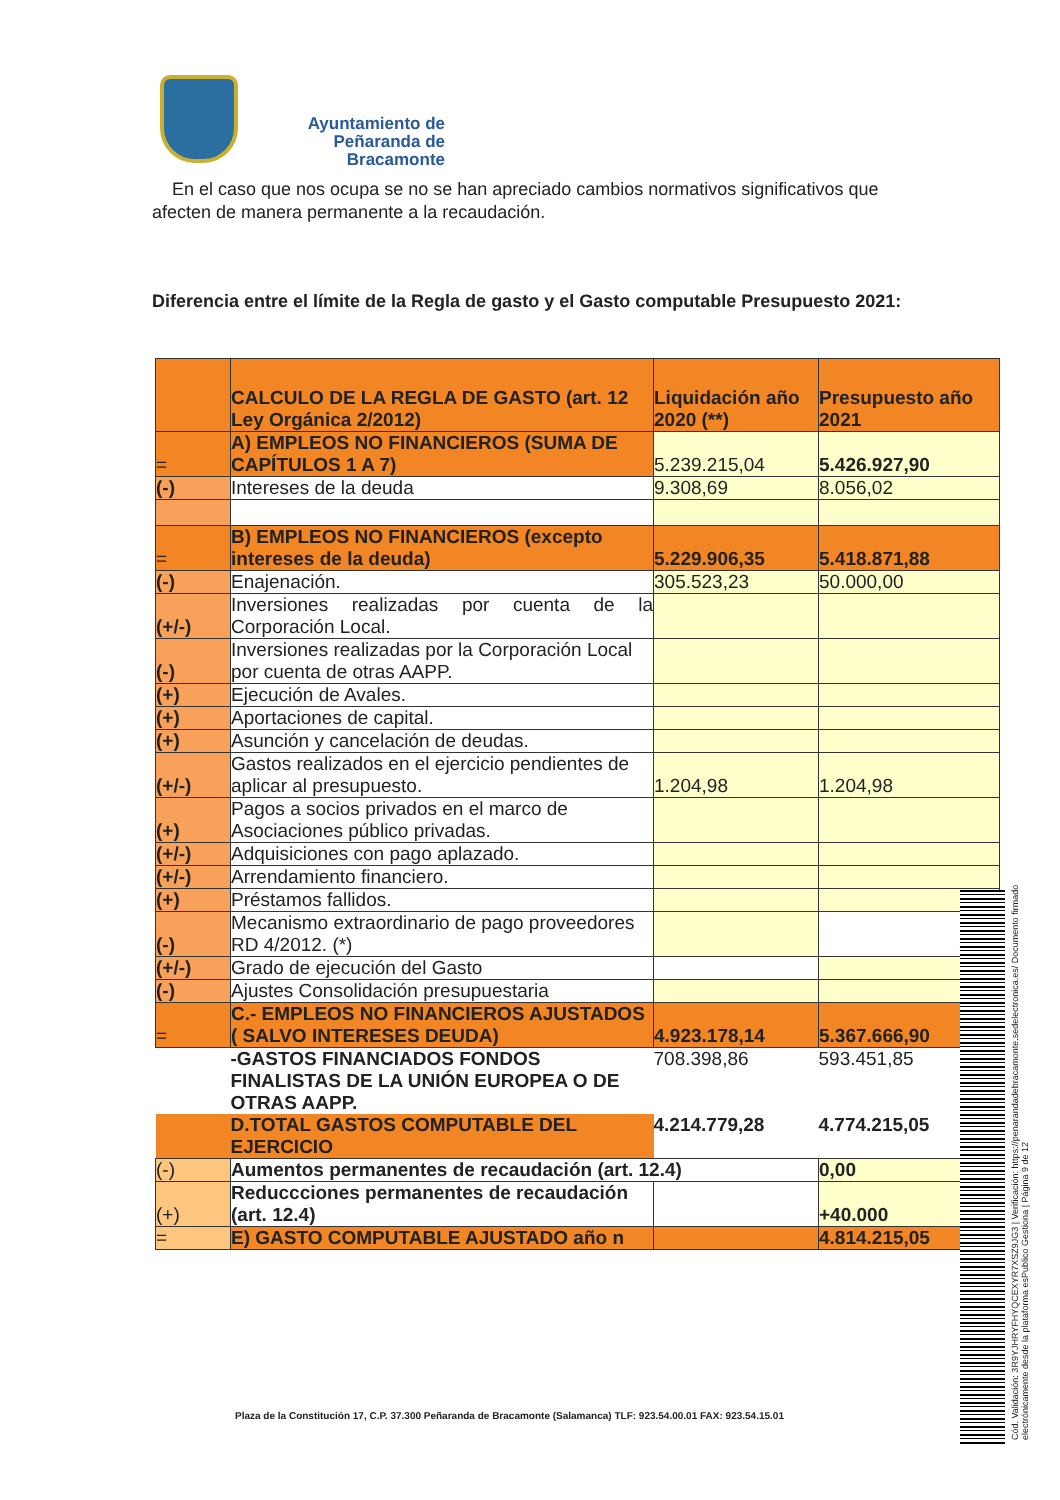Ayuntamiento de
Peñaranda de Bracamonte
En el caso que nos ocupa se no se han apreciado cambios normativos significativos que afecten de manera permanente a la recaudación.
Diferencia entre el límite de la Regla de gasto y el Gasto computable Presupuesto 2021:
| | CALCULO DE LA REGLA DE GASTO (art. 12 Ley Orgánica 2/2012) | Liquidación año 2020 (**) | Presupuesto año 2021 |
| = | A) EMPLEOS NO FINANCIEROS (SUMA DE CAPÍTULOS 1 A 7) | 5.239.215,04 | 5.426.927,90 |
| (-) | Intereses de la deuda | 9.308,69 | 8.056,02 |
| = | B) EMPLEOS NO FINANCIEROS (excepto intereses de la deuda) | 5.229.906,35 | 5.418.871,88 |
| (-) | Enajenación. | 305.523,23 | 50.000,00 |
| (+/-) | Inversiones realizadas por cuenta de la Corporación Local. | | |
| (-) | Inversiones realizadas por la Corporación Local por cuenta de otras AAPP. | | |
| (+) | Ejecución de Avales. | | |
| (+) | Aportaciones de capital. | | |
| (+) | Asunción y cancelación de deudas. | | |
| (+/-) | Gastos realizados en el ejercicio pendientes de aplicar al presupuesto. | 1.204,98 | 1.204,98 |
| (+) | Pagos a socios privados en el marco de Asociaciones público privadas. | | |
| (+/-) | Adquisiciones con pago aplazado. | | |
| (+/-) | Arrendamiento financiero. | | |
| (+) | Préstamos fallidos. | | |
| (-) | Mecanismo extraordinario de pago proveedores RD 4/2012. (*) | | |
| (+/-) | Grado de ejecución del Gasto | | |
| (-) | Ajustes Consolidación presupuestaria | | |
| = | C.- EMPLEOS NO FINANCIEROS AJUSTADOS ( SALVO INTERESES DEUDA) | 4.923.178,14 | 5.367.666,90 |
| | -GASTOS FINANCIADOS FONDOS FINALISTAS DE LA UNIÓN EUROPEA O DE OTRAS AAPP. | 708.398,86 | 593.451,85 |
| | D.TOTAL GASTOS COMPUTABLE DEL EJERCICIO | 4.214.779,28 | 4.774.215,05 |
| (-) | Aumentos permanentes de recaudación (art. 12.4) | | 0,00 |
| (+) | Reduccciones permanentes de recaudación (art. 12.4) | | +40.000 |
| = | E) GASTO COMPUTABLE AJUSTADO año n | | 4.814.215,05 |
Plaza de la Constitución 17, C.P. 37.300 Peñaranda de Bracamonte (Salamanca) TLF: 923.54.00.01 FAX: 923.54.15.01
Cód. Validación: 3R9YJHRYFHYQCEXYR7XSZ9JG3 | Verificación: https://penarandadebracamonte.sedelectronica.es/ Documento firmado electrónicamente desde la plataforma esPublico Gestiona | Página 9 de 12